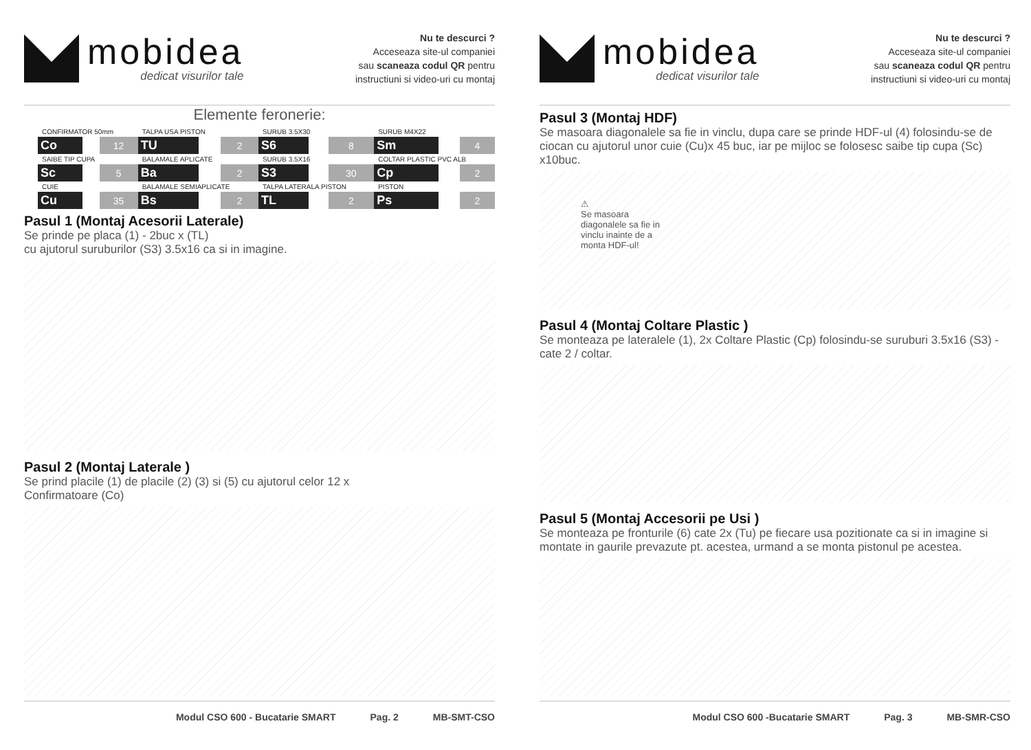mobidea
dedicat visurilor tale
Nu te descurci ?
Acceseaza site-ul companiei
sau scaneaza codul QR pentru
instructiuni si video-uri cu montaj
Elemente feronerie:
| CONFIRMATOR 50mm | | | TALPA USA PISTON | | | SURUB 3.5X30 | | | SURUB M4X22 | | |
| Co | | 12 | TU | | 2 | S6 | | 8 | Sm | | 4 |
| SAIBE TIP CUPA | | | BALAMALE APLICATE | | | SURUB 3.5X16 | | | COLTAR PLASTIC PVC ALB | | |
| Sc | | 5 | Ba | | 2 | S3 | | 30 | Cp | | 2 |
| CUIE | | | BALAMALE SEMIAPLICATE | | | TALPA LATERALA PISTON | | | PISTON | | |
| Cu | | 35 | Bs | | 2 | TL | | 2 | Ps | | 2 |
Pasul 1 (Montaj Acesorii Laterale)
Se prinde pe placa (1) - 2buc x (TL)
cu ajutorul suruburilor (S3) 3.5x16 ca si in imagine.
Pasul 2 (Montaj Laterale )
Se prind placile (1) de placile (2) (3) si (5) cu ajutorul celor 12 x
Confirmatoare (Co)
Modul CSO 600 - Bucatarie SMART Pag. 2 MB-SMT-CSO
mobidea
dedicat visurilor tale
Nu te descurci ?
Acceseaza site-ul companiei
sau scaneaza codul QR pentru
instructiuni si video-uri cu montaj
Pasul 3 (Montaj HDF)
Se masoara diagonalele sa fie in vinclu, dupa care se prinde HDF-ul (4) folosindu-se de ciocan cu ajutorul unor cuie (Cu)x 45 buc, iar pe mijloc se folosesc saibe tip cupa (Sc) x10buc.
⚠
Se masoara diagonalele sa fie in vinclu inainte de a monta HDF-ul!
Pasul 4 (Montaj Coltare Plastic )
Se monteaza pe lateralele (1), 2x Coltare Plastic (Cp) folosindu-se suruburi 3.5x16 (S3) - cate 2 / coltar.
Pasul 5 (Montaj Accesorii pe Usi )
Se monteaza pe fronturile (6) cate 2x (Tu) pe fiecare usa pozitionate ca si in imagine si montate in gaurile prevazute pt. acestea, urmand a se monta pistonul pe acestea.
Modul CSO 600 -Bucatarie SMART Pag. 3 MB-SMR-CSO